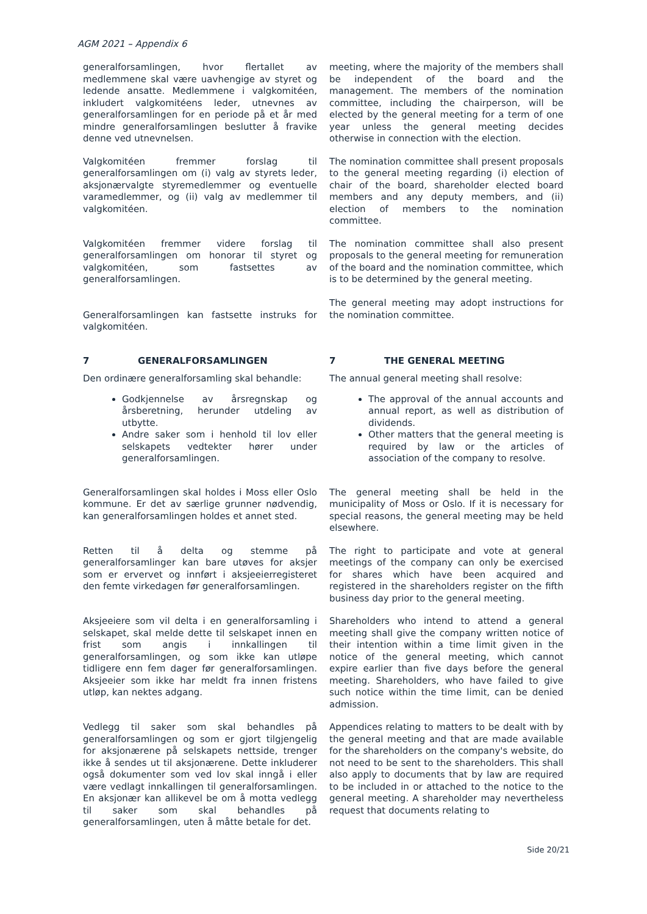AGM 2021 – Appendix 6
generalforsamlingen, hvor flertallet av medlemmene skal være uavhengige av styret og ledende ansatte. Medlemmene i valgkomitéen, inkludert valgkomitéens leder, utnevnes av generalforsamlingen for en periode på et år med mindre generalforsamlingen beslutter å fravike denne ved utnevnelsen.
meeting, where the majority of the members shall be independent of the board and the management. The members of the nomination committee, including the chairperson, will be elected by the general meeting for a term of one year unless the general meeting decides otherwise in connection with the election.
Valgkomitéen fremmer forslag til generalforsamlingen om (i) valg av styrets leder, aksjonærvalgte styremedlemmer og eventuelle varamedlemmer, og (ii) valg av medlemmer til valgkomitéen.
The nomination committee shall present proposals to the general meeting regarding (i) election of chair of the board, shareholder elected board members and any deputy members, and (ii) election of members to the nomination committee.
Valgkomitéen fremmer videre forslag til generalforsamlingen om honorar til styret og valgkomitéen, som fastsettes av generalforsamlingen.
Generalforsamlingen kan fastsette instruks for valgkomitéen.
The nomination committee shall also present proposals to the general meeting for remuneration of the board and the nomination committee, which is to be determined by the general meeting.
The general meeting may adopt instructions for the nomination committee.
7 GENERALFORSAMLINGEN 7 THE GENERAL MEETING
Den ordinære generalforsamling skal behandle:
Godkjennelse av årsregnskap og årsberetning, herunder utdeling av utbytte.
Andre saker som i henhold til lov eller selskapets vedtekter hører under generalforsamlingen.
The annual general meeting shall resolve:
The approval of the annual accounts and annual report, as well as distribution of dividends.
Other matters that the general meeting is required by law or the articles of association of the company to resolve.
Generalforsamlingen skal holdes i Moss eller Oslo kommune. Er det av særlige grunner nødvendig, kan generalforsamlingen holdes et annet sted.
The general meeting shall be held in the municipality of Moss or Oslo. If it is necessary for special reasons, the general meeting may be held elsewhere.
Retten til å delta og stemme på generalforsamlinger kan bare utøves for aksjer som er ervervet og innført i aksjeeierregisteret den femte virkedagen før generalforsamlingen.
The right to participate and vote at general meetings of the company can only be exercised for shares which have been acquired and registered in the shareholders register on the fifth business day prior to the general meeting.
Aksjeeiere som vil delta i en generalforsamling i selskapet, skal melde dette til selskapet innen en frist som angis i innkallingen til generalforsamlingen, og som ikke kan utløpe tidligere enn fem dager før generalforsamlingen. Aksjeeier som ikke har meldt fra innen fristens utløp, kan nektes adgang.
Shareholders who intend to attend a general meeting shall give the company written notice of their intention within a time limit given in the notice of the general meeting, which cannot expire earlier than five days before the general meeting. Shareholders, who have failed to give such notice within the time limit, can be denied admission.
Vedlegg til saker som skal behandles på generalforsamlingen og som er gjort tilgjengelig for aksjonærene på selskapets nettside, trenger ikke å sendes ut til aksjonærene. Dette inkluderer også dokumenter som ved lov skal inngå i eller være vedlagt innkallingen til generalforsamlingen. En aksjonær kan allikevel be om å motta vedlegg til saker som skal behandles på generalforsamlingen, uten å måtte betale for det.
Appendices relating to matters to be dealt with by the general meeting and that are made available for the shareholders on the company's website, do not need to be sent to the shareholders. This shall also apply to documents that by law are required to be included in or attached to the notice to the general meeting. A shareholder may nevertheless request that documents relating to
Side 20/21